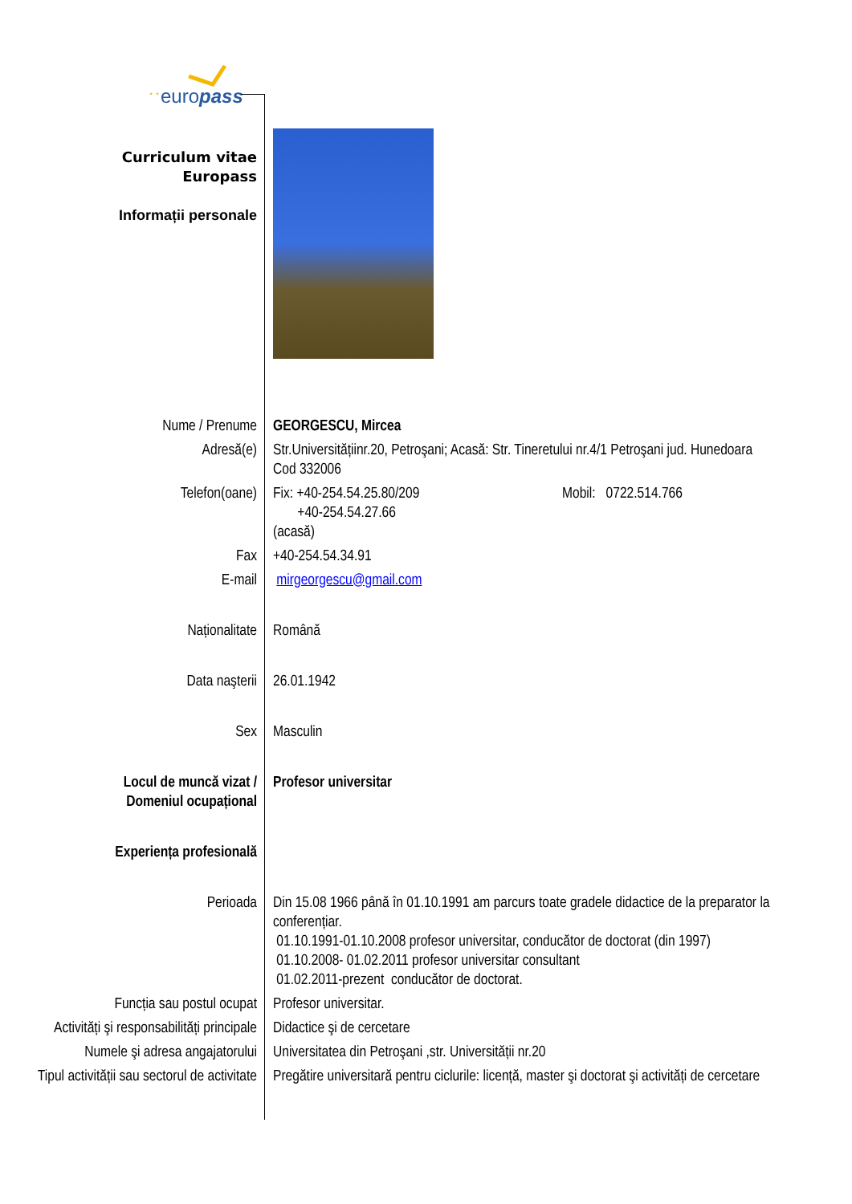europass
⋆ ⋆
| Curriculum vitae Europass Informații personale | |
| Nume / Prenume | GEORGESCU, Mircea |
| Adresă(e) | Str.Universitățiinr.20, Petroşani; Acasă: Str. Tineretului nr.4/1 Petroşani jud. Hunedoara Cod 332006 |
| Telefon(oane) | Fix: +40-254.54.25.80/209 +40-254.54.27.66 (acasă) Mobil: 0722.514.766 |
| Fax | +40-254.54.34.91 |
| E-mail | mirgeorgescu@gmail.com |
| Naționalitate | Română |
| Data naşterii | 26.01.1942 |
| Sex | Masculin |
| Locul de muncă vizat / Domeniul ocupațional | Profesor universitar |
| Experiența profesională | |
| Perioada | Din 15.08 1966 până în 01.10.1991 am parcurs toate gradele didactice de la preparator la conferențiar. 01.10.1991-01.10.2008 profesor universitar, conducător de doctorat (din 1997) 01.10.2008- 01.02.2011 profesor universitar consultant 01.02.2011-prezent conducător de doctorat. |
| Funcția sau postul ocupat | Profesor universitar. |
| Activități şi responsabilități principale | Didactice şi de cercetare |
| Numele şi adresa angajatorului | Universitatea din Petroşani ,str. Universității nr.20 |
| Tipul activității sau sectorul de activitate | Pregătire universitară pentru ciclurile: licență, master şi doctorat şi activități de cercetare |